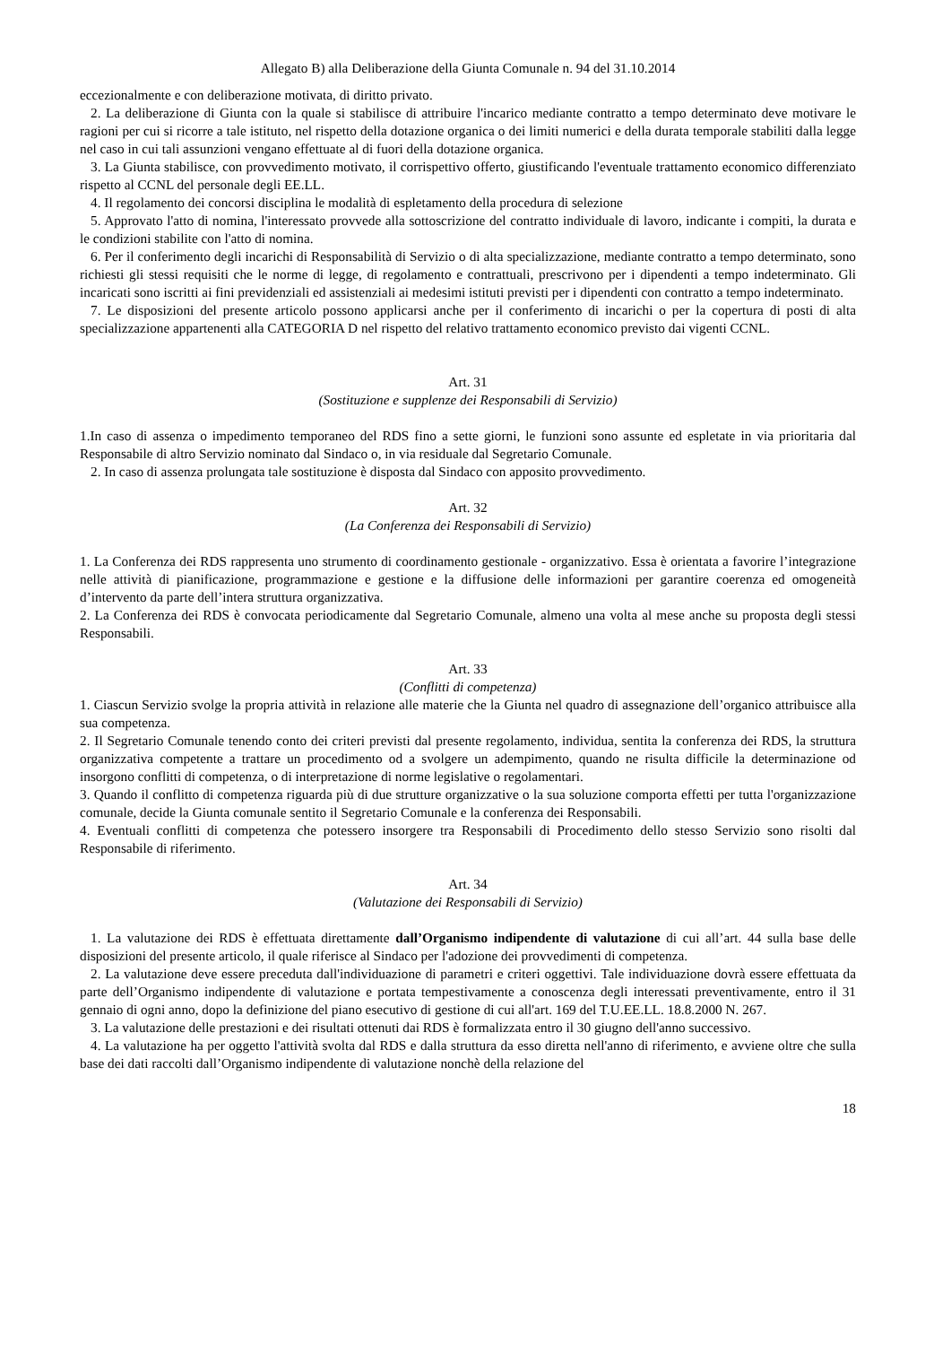Allegato B) alla Deliberazione della Giunta Comunale n. 94 del 31.10.2014
eccezionalmente e con deliberazione motivata, di diritto privato.
2. La deliberazione di Giunta con la quale si stabilisce di attribuire l'incarico mediante contratto a tempo determinato deve motivare le ragioni per cui si ricorre a tale istituto, nel rispetto della dotazione organica o dei limiti numerici e della durata temporale stabiliti dalla legge nel caso in cui tali assunzioni vengano effettuate al di fuori della dotazione organica.
3. La Giunta stabilisce, con provvedimento motivato, il corrispettivo offerto, giustificando l'eventuale trattamento economico differenziato rispetto al CCNL del personale degli EE.LL.
4. Il regolamento dei concorsi disciplina le modalità di espletamento della procedura di selezione
5. Approvato l'atto di nomina, l'interessato provvede alla sottoscrizione del contratto individuale di lavoro, indicante i compiti, la durata e le condizioni stabilite con l'atto di nomina.
6. Per il conferimento degli incarichi di Responsabilità di Servizio o di alta specializzazione, mediante contratto a tempo determinato, sono richiesti gli stessi requisiti che le norme di legge, di regolamento e contrattuali, prescrivono per i dipendenti a tempo indeterminato. Gli incaricati sono iscritti ai fini previdenziali ed assistenziali ai medesimi istituti previsti per i dipendenti con contratto a tempo indeterminato.
7. Le disposizioni del presente articolo possono applicarsi anche per il conferimento di incarichi o per la copertura di posti di alta specializzazione appartenenti alla CATEGORIA D nel rispetto del relativo trattamento economico previsto dai vigenti CCNL.
Art. 31
(Sostituzione e supplenze dei Responsabili di Servizio)
1.In caso di assenza o impedimento temporaneo del RDS fino a sette giorni, le funzioni sono assunte ed espletate in via prioritaria dal Responsabile di altro Servizio nominato dal Sindaco o, in via residuale dal Segretario Comunale.
2. In caso di assenza prolungata tale sostituzione è disposta dal Sindaco con apposito provvedimento.
Art. 32
(La Conferenza dei Responsabili di Servizio)
1. La Conferenza dei RDS rappresenta uno strumento di coordinamento gestionale - organizzativo. Essa è orientata a favorire l’integrazione nelle attività di pianificazione, programmazione e gestione e la diffusione delle informazioni per garantire coerenza ed omogeneità d’intervento da parte dell’intera struttura organizzativa.
2. La Conferenza dei RDS è convocata periodicamente dal Segretario Comunale, almeno una volta al mese anche su proposta degli stessi Responsabili.
Art. 33
(Conflitti di competenza)
1. Ciascun Servizio svolge la propria attività in relazione alle materie che la Giunta nel quadro di assegnazione dell’organico attribuisce alla sua competenza.
2. Il Segretario Comunale tenendo conto dei criteri previsti dal presente regolamento, individua, sentita la conferenza dei RDS, la struttura organizzativa competente a trattare un procedimento od a svolgere un adempimento, quando ne risulta difficile la determinazione od insorgono conflitti di competenza, o di interpretazione di norme legislative o regolamentari.
3. Quando il conflitto di competenza riguarda più di due strutture organizzative o la sua soluzione comporta effetti per tutta l'organizzazione comunale, decide la Giunta comunale sentito il Segretario Comunale e la conferenza dei Responsabili.
4. Eventuali conflitti di competenza che potessero insorgere tra Responsabili di Procedimento dello stesso Servizio sono risolti dal Responsabile di riferimento.
Art. 34
(Valutazione dei Responsabili di Servizio)
1. La valutazione dei RDS è effettuata direttamente dall’Organismo indipendente di valutazione di cui all’art. 44 sulla base delle disposizioni del presente articolo, il quale riferisce al Sindaco per l'adozione dei provvedimenti di competenza.
2. La valutazione deve essere preceduta dall'individuazione di parametri e criteri oggettivi. Tale individuazione dovrà essere effettuata da parte dell’Organismo indipendente di valutazione e portata tempestivamente a conoscenza degli interessati preventivamente, entro il 31 gennaio di ogni anno, dopo la definizione del piano esecutivo di gestione di cui all'art. 169 del T.U.EE.LL. 18.8.2000 N. 267.
3. La valutazione delle prestazioni e dei risultati ottenuti dai RDS è formalizzata entro il 30 giugno dell'anno successivo.
4. La valutazione ha per oggetto l'attività svolta dal RDS e dalla struttura da esso diretta nell'anno di riferimento, e avviene oltre che sulla base dei dati raccolti dall’Organismo indipendente di valutazione nonchè della relazione del
18